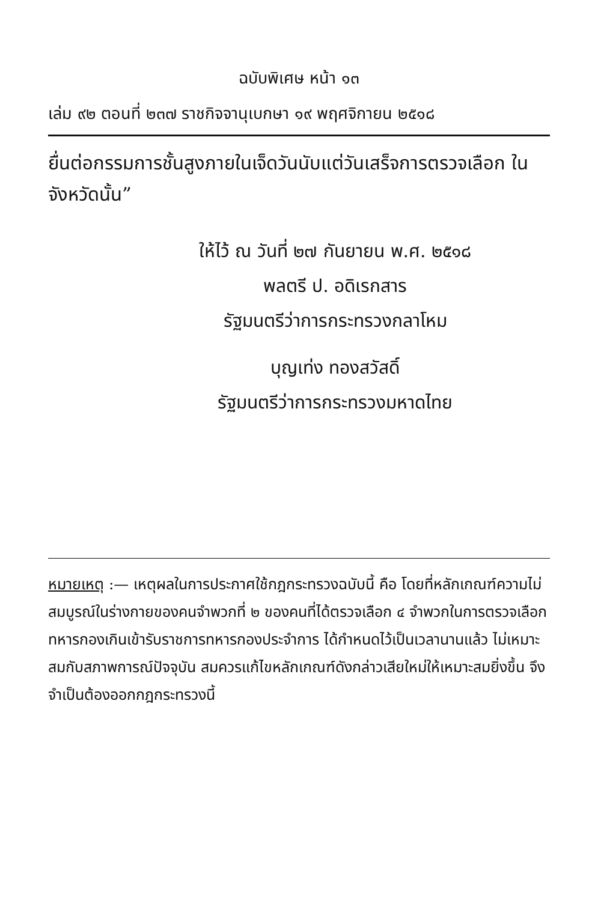ฉบับพิเศษ หน้า ๑๓
เล่ม ๙๒ ตอนที่ ๒๓๗ ราชกิจจานุเบกษา ๑๙ พฤศจิกายน ๒๕๑๘
ยื่นต่อกรรมการชั้นสูงภายในเจ็ดวันนับแต่วันเสร็จการตรวจเลือก ในจังหวัดนั้น”
ให้ไว้ ณ วันที่ ๒๗ กันยายน พ.ศ. ๒๕๑๘
พลตรี ป. อดิเรกสาร
รัฐมนตรีว่าการกระทรวงกลาโหม
บุญเท่ง ทองสวัสดิ์
รัฐมนตรีว่าการกระทรวงมหาดไทย
หมายเหตุ :— เหตุผลในการประกาศใช้กฎกระทรวงฉบับนี้ คือ โดยที่หลักเกณฑ์ความไม่สมบูรณ์ในร่างกายของคนจำพวกที่ ๒ ของคนที่ได้ตรวจเลือก ๔ จำพวกในการตรวจเลือกทหารกองเกินเข้ารับราชการทหารกองประจำการ ได้กำหนดไว้เป็นเวลานานแล้ว ไม่เหมาะสมกับสภาพการณ์ปัจจุบัน สมควรแก้ไขหลักเกณฑ์ดังกล่าวเสียใหม่ให้เหมาะสมยิ่งขึ้น จึงจำเป็นต้องออกกฎกระทรวงนี้